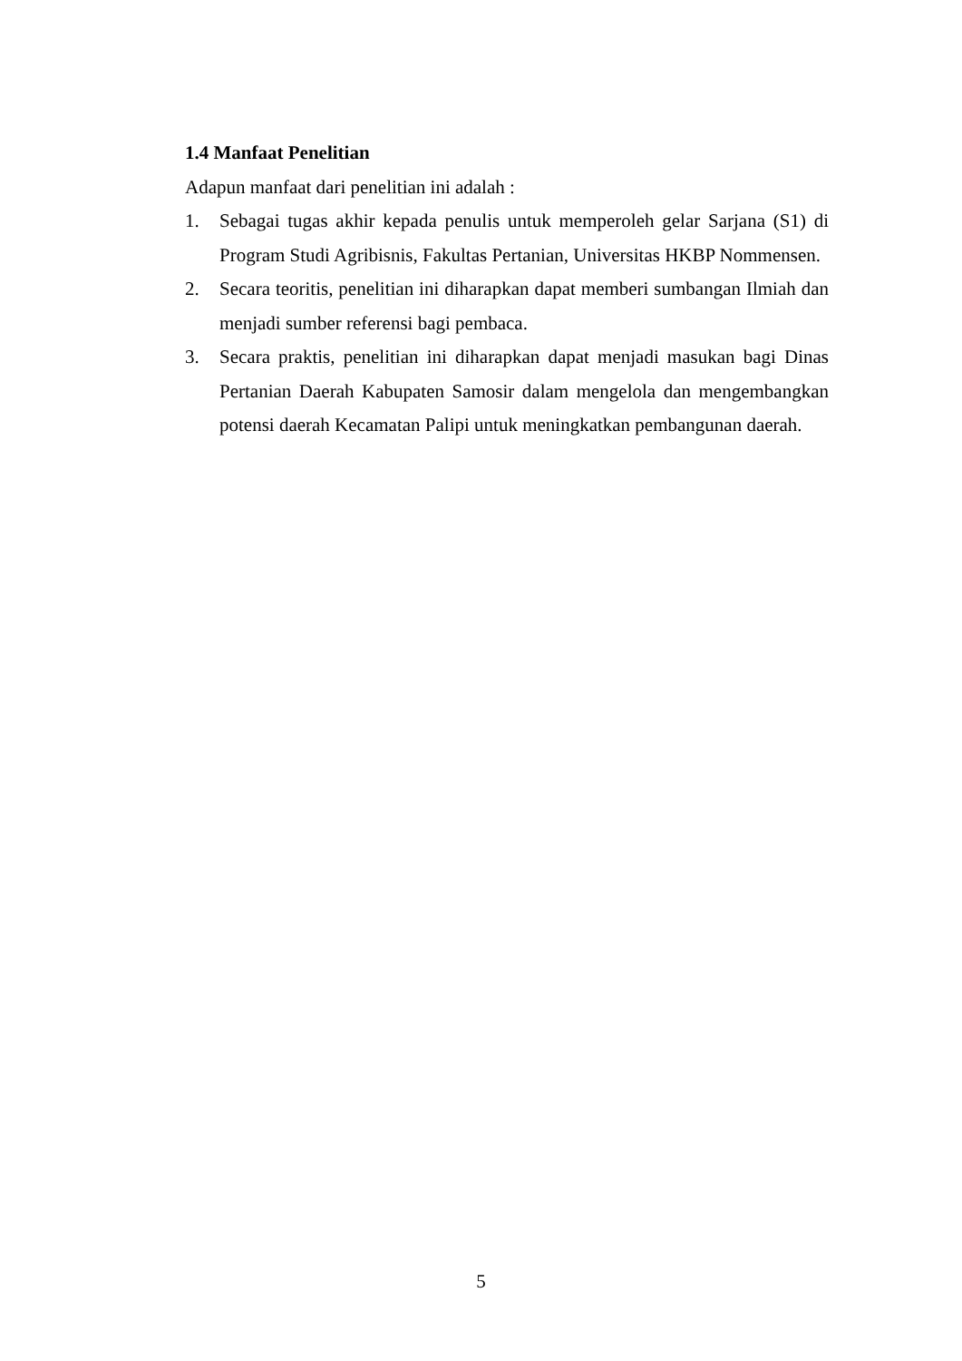1.4 Manfaat Penelitian
Adapun manfaat dari penelitian ini adalah :
1. Sebagai tugas akhir kepada penulis untuk memperoleh gelar Sarjana (S1) di Program Studi Agribisnis, Fakultas Pertanian, Universitas HKBP Nommensen.
2. Secara teoritis, penelitian ini diharapkan dapat memberi sumbangan Ilmiah dan menjadi sumber referensi bagi pembaca.
3. Secara praktis, penelitian ini diharapkan dapat menjadi masukan bagi Dinas Pertanian Daerah Kabupaten Samosir dalam mengelola dan mengembangkan potensi daerah Kecamatan Palipi untuk meningkatkan pembangunan daerah.
5